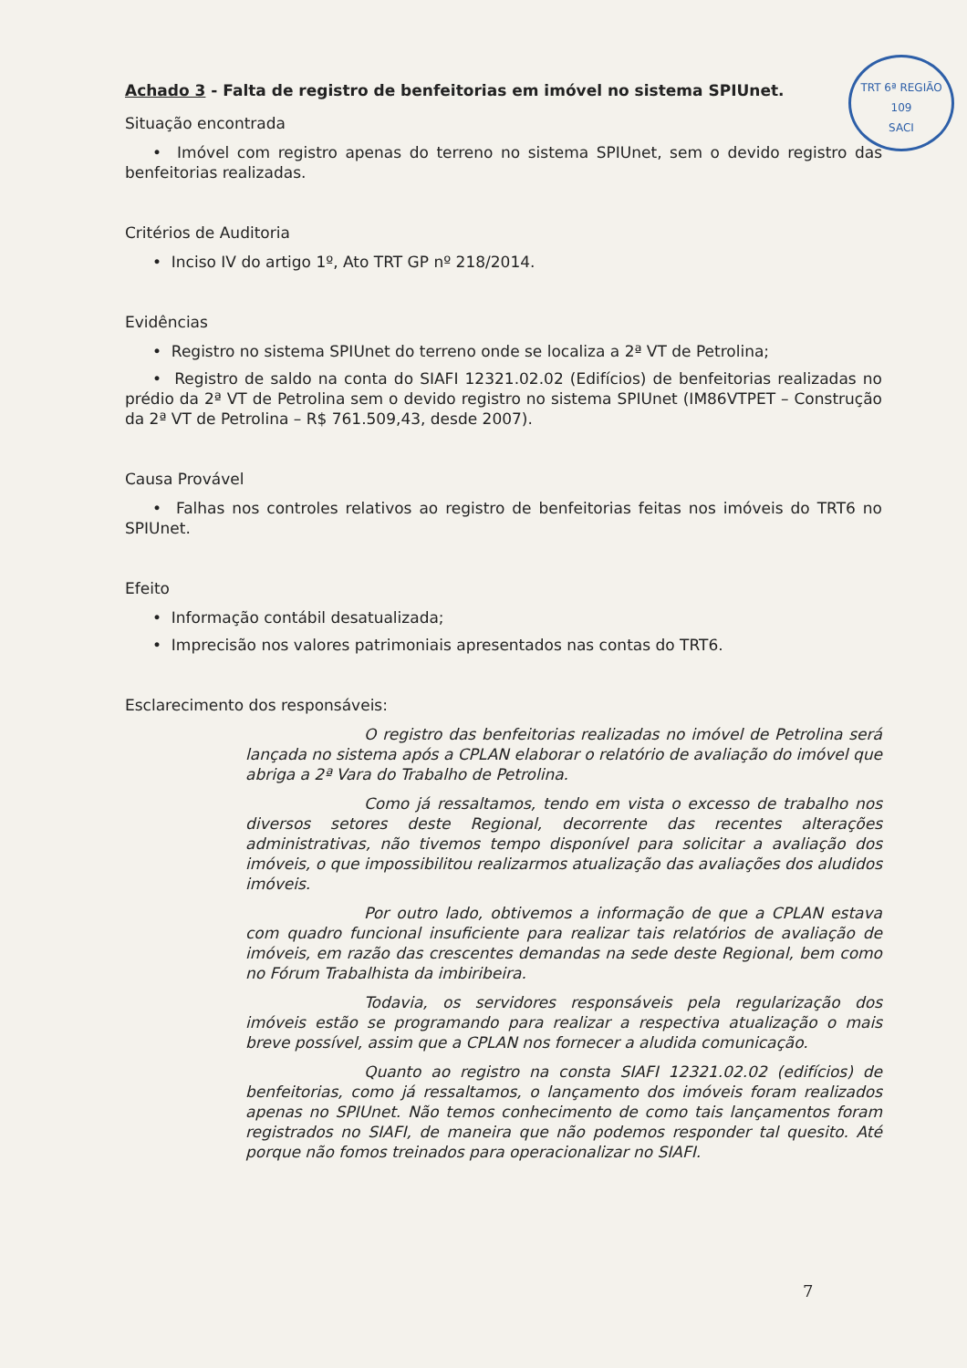TRT 6ª REGIÃO
109
SACI
Achado 3 - Falta de registro de benfeitorias em imóvel no sistema SPIUnet.
Situação encontrada
• Imóvel com registro apenas do terreno no sistema SPIUnet, sem o devido registro das benfeitorias realizadas.
Critérios de Auditoria
• Inciso IV do artigo 1º, Ato TRT GP nº 218/2014.
Evidências
• Registro no sistema SPIUnet do terreno onde se localiza a 2ª VT de Petrolina;
• Registro de saldo na conta do SIAFI 12321.02.02 (Edifícios) de benfeitorias realizadas no prédio da 2ª VT de Petrolina sem o devido registro no sistema SPIUnet (IM86VTPET – Construção da 2ª VT de Petrolina – R$ 761.509,43, desde 2007).
Causa Provável
• Falhas nos controles relativos ao registro de benfeitorias feitas nos imóveis do TRT6 no SPIUnet.
Efeito
• Informação contábil desatualizada;
• Imprecisão nos valores patrimoniais apresentados nas contas do TRT6.
Esclarecimento dos responsáveis:
O registro das benfeitorias realizadas no imóvel de Petrolina será lançada no sistema após a CPLAN elaborar o relatório de avaliação do imóvel que abriga a 2ª Vara do Trabalho de Petrolina.
Como já ressaltamos, tendo em vista o excesso de trabalho nos diversos setores deste Regional, decorrente das recentes alterações administrativas, não tivemos tempo disponível para solicitar a avaliação dos imóveis, o que impossibilitou realizarmos atualização das avaliações dos aludidos imóveis.
Por outro lado, obtivemos a informação de que a CPLAN estava com quadro funcional insuficiente para realizar tais relatórios de avaliação de imóveis, em razão das crescentes demandas na sede deste Regional, bem como no Fórum Trabalhista da imbiribeira.
Todavia, os servidores responsáveis pela regularização dos imóveis estão se programando para realizar a respectiva atualização o mais breve possível, assim que a CPLAN nos fornecer a aludida comunicação.
Quanto ao registro na consta SIAFI 12321.02.02 (edifícios) de benfeitorias, como já ressaltamos, o lançamento dos imóveis foram realizados apenas no SPIUnet. Não temos conhecimento de como tais lançamentos foram registrados no SIAFI, de maneira que não podemos responder tal quesito. Até porque não fomos treinados para operacionalizar no SIAFI.
7